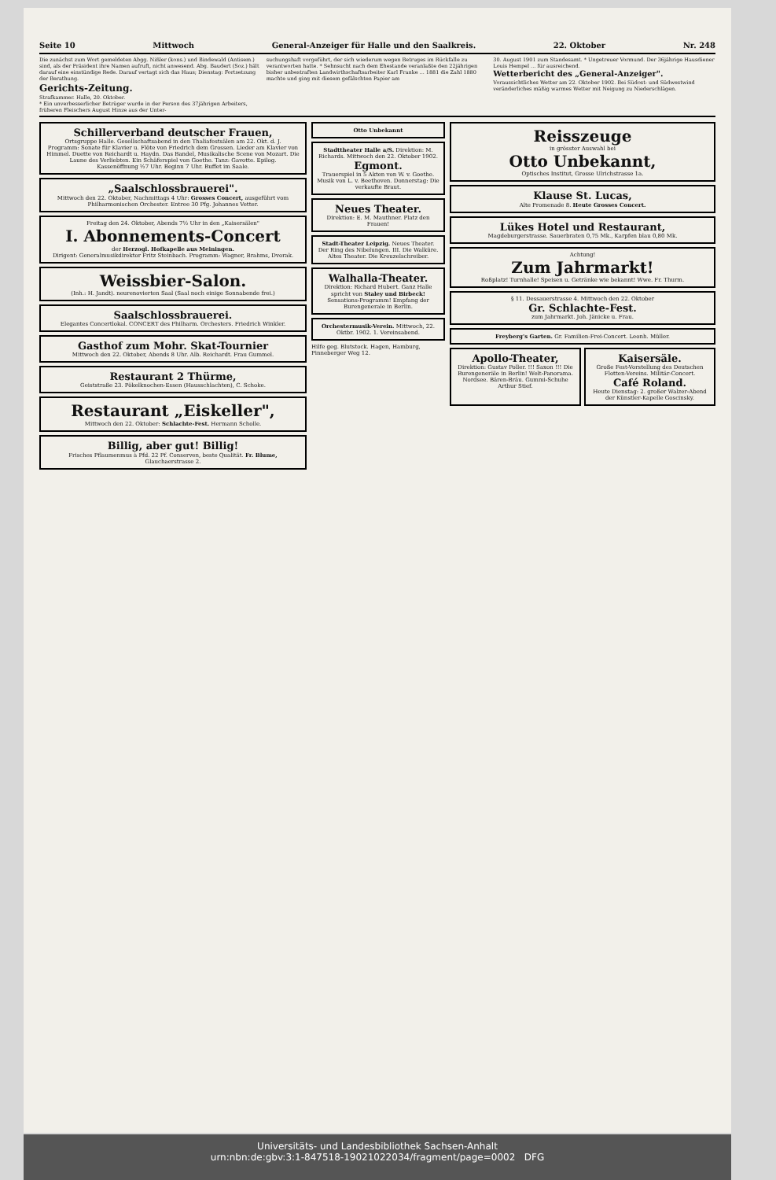Seite 10 Mittwoch General-Anzeiger für Halle und den Saalkreis. 22. Oktober Nr. 248
Die zunächst zum Wort gemeldeten Abgg. Nißler (kons.) und Bindewald (Antisem.) sind, als der Präsident ihre Namen aufruft, nicht anwesend. Abg. Baudert (Soz.) hält darauf eine einstündige Rede. Darauf vertagt sich das Haus; Dienstag: Fortsetzung der Berathung.
Gerichts-Zeitung.
Strafkammer. Halle, 20. Oktober.
* Ein unverbesserlicher Betrüger wurde in der Person des 37jährigen Arbeiters, früheren Fleischers August Hinze aus der Unter-
suchungshaft vorgeführt, der sich wiederum wegen Betruges im Rückfalle zu verantworten hatte. * Sehnsucht nach dem Ehestande veranlaßte den 22jährigen bisher unbestraften Landwirthschaftsarbeiter Karl Franke ... 1881 die Zahl 1880 machte und ging mit diesem gefälschten Papier am
30. August 1901 zum Standesamt. * Ungetreuer Vormund. Der 36jährige Hausdiener Louis Hempel ... für ausreichend.
Wetterbericht des „General-Anzeiger".
Voraussichtliches Wetter am 22. Oktober 1902. Bei Südost- und Südwestwind veränderliches mäßig warmes Wetter mit Neigung zu Niederschlägen.
Schillerverband deutscher Frauen,
Ortsgruppe Halle. Gesellschaftsabend in den Thaliafestsälen am 22. Okt. d. J.
Programm: Sonate für Klavier u. Flöte von Friedrich dem Grossen. Lieder am Klavier von Himmel. Duette von Reichardt u. Haydn. Das Bandel, Musikalische Scene von Mozart. Die Laune des Verliebten. Ein Schäferspiel von Goethe. Tanz: Gavotte. Epilog.
Kassenöffnung ½7 Uhr. Beginn 7 Uhr. Buffet im Saale.
„Saalschlossbrauerei".
Mittwoch den 22. Oktober, Nachmittags 4 Uhr: Grosses Concert, ausgeführt vom Philharmonischen Orchester. Entree 30 Pfg. Johannes Vetter.
Freitag den 24. Oktober, Abends 7½ Uhr in den „Kaisersälen"
I. Abonnements-Concert
der Herzogl. Hofkapelle aus Meiningen.
Dirigent: Generalmusikdirektor Fritz Steinbach. Programm: Wagner, Brahms, Dvorak.
Weissbier-Salon.
(Inh.: H. Jandt). neurenovierten Saal (Saal noch einige Sonnabende frei.)
Saalschlossbrauerei.
Elegantes Concertlokal. CONCERT des Philharm. Orchesters. Friedrich Winkler.
Gasthof zum Mohr. Skat-Tournier
Mittwoch den 22. Oktober, Abends 8 Uhr. Alb. Reichardt. Frau Gummel.
Restaurant 2 Thürme,
Geiststraße 23. Pökelknochen-Essen (Hausschlachten), C. Schoke.
Restaurant „Eiskeller",
Mittwoch den 22. Oktober: Schlachte-Fest. Hermann Scholle.
Billig, aber gut! Billig!
Frisches Pflaumenmus à Pfd. 22 Pf. Conserven, beste Qualität. Fr. Blume, Glauchaerstrasse 2.
Otto Unbekannt
Stadttheater Halle a/S. Direktion: M. Richards. Mittwoch den 22. Oktober 1902.
Egmont.
Trauerspiel in 5 Akten von W. v. Goethe. Musik von L. v. Beethoven. Donnerstag: Die verkaufte Braut.
Neues Theater.
Direktion: E. M. Mauthner. Platz den Frauen!
Stadt-Theater Leipzig. Neues Theater. Der Ring des Nibelungen. III. Die Walküre. Altes Theater. Die Kreuzelschreiber.
Walhalla-Theater.
Direktion: Richard Hubert. Ganz Halle spricht von Staley und Birbeck! Sensations-Programm! Empfang der Burengenerale in Berlin.
Orchestermusik-Verein. Mittwoch, 22. Oktbr. 1902. 1. Vereinsabend.
Hilfe geg. Blutstock. Hagen, Hamburg, Pinneberger Weg 12.
Reisszeuge
in grösster Auswahl bei
Otto Unbekannt,
Optisches Institut, Grosse Ulrichstrasse 1a.
Klause St. Lucas,
Alte Promenade 8. Heute Grosses Concert.
Lükes Hotel und Restaurant,
Magdeburgerstrasse. Sauerbraten 0,75 Mk., Karpfen blau 0,80 Mk.
Achtung!
Zum Jahrmarkt!
Roßplatz! Turnhalle! Speisen u. Getränke wie bekannt! Wwe. Fr. Thurm.
§ 11. Dessauerstrasse 4. Mittwoch den 22. Oktober
Gr. Schlachte-Fest.
zum Jahrmarkt. Joh. Jänicke u. Frau.
Freyberg's Garten. Gr. Familien-Frei-Concert. Leonh. Müller.
Apollo-Theater,
Direktion: Gustav Poller. !!! Saxon !!! Die Burengeneräle in Berlin! Welt-Panorama. Nordsee. Bären-Bräu. Gummi-Schuhe Arthur Stief.
Kaisersäle.
Große Fest-Vorstellung des Deutschen Flotten-Vereins. Militär-Concert.
Café Roland.
Heute Dienstag: 2. großer Walzer-Abend der Künstler-Kapelle Goscinsky.
Universitäts- und Landesbibliothek Sachsen-Anhalt
urn:nbn:de:gbv:3:1-847518-19021022034/fragment/page=0002 DFG